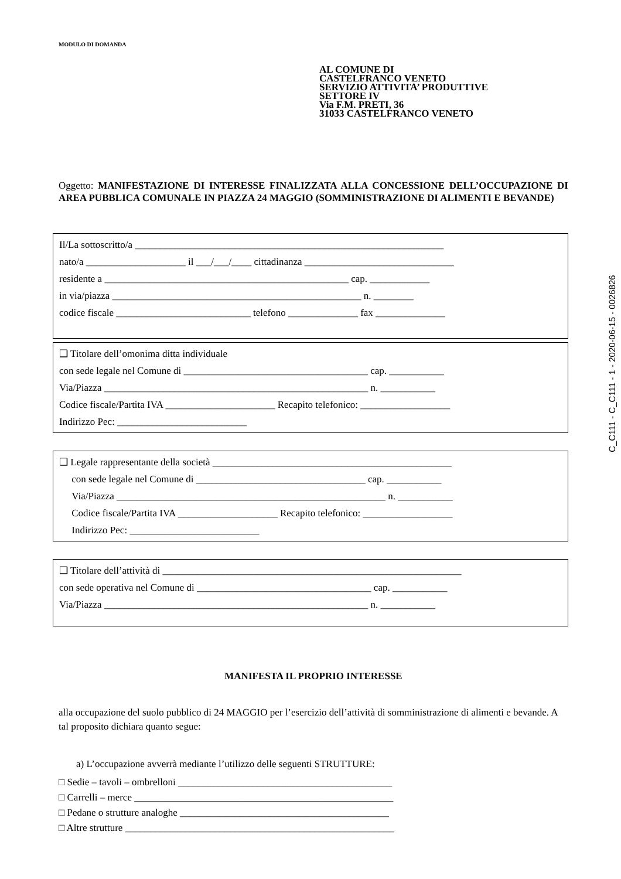C_C111 - C_C111 - 1 - 2020-06-15 - 0026826
MODULO DI DOMANDA
AL COMUNE DI
CASTELFRANCO VENETO
SERVIZIO ATTIVITA’ PRODUTTIVE
SETTORE IV
Via F.M. PRETI, 36
31033 CASTELFRANCO VENETO
Oggetto: MANIFESTAZIONE DI INTERESSE FINALIZZATA ALLA CONCESSIONE DELL’OCCUPAZIONE DI AREA PUBBLICA COMUNALE IN PIAZZA 24 MAGGIO (SOMMINISTRAZIONE DI ALIMENTI E BEVANDE)
Il/La sottoscritto/a ______________________________________________________________
nato/a ____________________ il ___/___/____ cittadinanza ______________________________
residente a _________________________________________________ cap. ____________
in via/piazza __________________________________________________ n. ________
codice fiscale ___________________________ telefono ______________ fax ______________
❑ Titolare dell’omonima ditta individuale
con sede legale nel Comune di _____________________________________ cap. ___________
Via/Piazza _____________________________________________________ n. ___________
Codice fiscale/Partita IVA ______________________ Recapito telefonico: __________________
Indirizzo Pec: __________________________
❑ Legale rappresentante della società ________________________________________________
con sede legale nel Comune di __________________________________ cap. ___________
Via/Piazza ______________________________________________________ n. ___________
Codice fiscale/Partita IVA ____________________ Recapito telefonico: __________________
Indirizzo Pec: __________________________
❑ Titolare dell’attività di ____________________________________________________________
con sede operativa nel Comune di ___________________________________ cap. ___________
Via/Piazza _____________________________________________________ n. ___________
MANIFESTA IL PROPRIO INTERESSE
alla occupazione del suolo pubblico di 24 MAGGIO per l’esercizio dell’attività di somministrazione di alimenti e bevande. A tal proposito dichiara quanto segue:
a) L’occupazione avverrà mediante l’utilizzo delle seguenti STRUTTURE:
□ Sedie – tavoli – ombrelloni ___________________________________________
□ Carrelli – merce ____________________________________________________
□ Pedane o strutture analoghe __________________________________________
□ Altre strutture ______________________________________________________